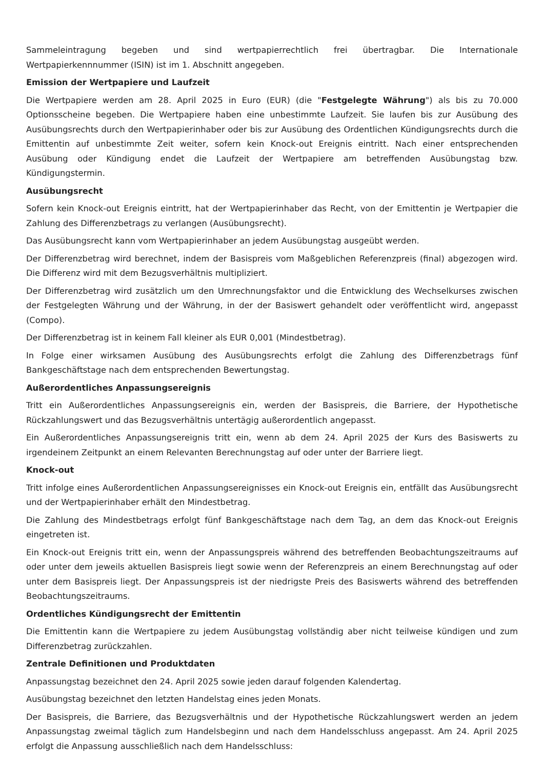Sammeleintragung begeben und sind wertpapierrechtlich frei übertragbar. Die Internationale Wertpapierkennnummer (ISIN) ist im 1. Abschnitt angegeben.
Emission der Wertpapiere und Laufzeit
Die Wertpapiere werden am 28. April 2025 in Euro (EUR) (die "Festgelegte Währung") als bis zu 70.000 Optionsscheine begeben. Die Wertpapiere haben eine unbestimmte Laufzeit. Sie laufen bis zur Ausübung des Ausübungsrechts durch den Wertpapierinhaber oder bis zur Ausübung des Ordentlichen Kündigungsrechts durch die Emittentin auf unbestimmte Zeit weiter, sofern kein Knock-out Ereignis eintritt. Nach einer entsprechenden Ausübung oder Kündigung endet die Laufzeit der Wertpapiere am betreffenden Ausübungstag bzw. Kündigungstermin.
Ausübungsrecht
Sofern kein Knock-out Ereignis eintritt, hat der Wertpapierinhaber das Recht, von der Emittentin je Wertpapier die Zahlung des Differenzbetrags zu verlangen (Ausübungsrecht).
Das Ausübungsrecht kann vom Wertpapierinhaber an jedem Ausübungstag ausgeübt werden.
Der Differenzbetrag wird berechnet, indem der Basispreis vom Maßgeblichen Referenzpreis (final) abgezogen wird. Die Differenz wird mit dem Bezugsverhältnis multipliziert.
Der Differenzbetrag wird zusätzlich um den Umrechnungsfaktor und die Entwicklung des Wechselkurses zwischen der Festgelegten Währung und der Währung, in der der Basiswert gehandelt oder veröffentlicht wird, angepasst (Compo).
Der Differenzbetrag ist in keinem Fall kleiner als EUR 0,001 (Mindestbetrag).
In Folge einer wirksamen Ausübung des Ausübungsrechts erfolgt die Zahlung des Differenzbetrags fünf Bankgeschäftstage nach dem entsprechenden Bewertungstag.
Außerordentliches Anpassungsereignis
Tritt ein Außerordentliches Anpassungsereignis ein, werden der Basispreis, die Barriere, der Hypothetische Rückzahlungswert und das Bezugsverhältnis untertägig außerordentlich angepasst.
Ein Außerordentliches Anpassungsereignis tritt ein, wenn ab dem 24. April 2025 der Kurs des Basiswerts zu irgendeinem Zeitpunkt an einem Relevanten Berechnungstag auf oder unter der Barriere liegt.
Knock-out
Tritt infolge eines Außerordentlichen Anpassungsereignisses ein Knock-out Ereignis ein, entfällt das Ausübungsrecht und der Wertpapierinhaber erhält den Mindestbetrag.
Die Zahlung des Mindestbetrags erfolgt fünf Bankgeschäftstage nach dem Tag, an dem das Knock-out Ereignis eingetreten ist.
Ein Knock-out Ereignis tritt ein, wenn der Anpassungspreis während des betreffenden Beobachtungszeitraums auf oder unter dem jeweils aktuellen Basispreis liegt sowie wenn der Referenzpreis an einem Berechnungstag auf oder unter dem Basispreis liegt. Der Anpassungspreis ist der niedrigste Preis des Basiswerts während des betreffenden Beobachtungszeitraums.
Ordentliches Kündigungsrecht der Emittentin
Die Emittentin kann die Wertpapiere zu jedem Ausübungstag vollständig aber nicht teilweise kündigen und zum Differenzbetrag zurückzahlen.
Zentrale Definitionen und Produktdaten
Anpassungstag bezeichnet den 24. April 2025 sowie jeden darauf folgenden Kalendertag.
Ausübungstag bezeichnet den letzten Handelstag eines jeden Monats.
Der Basispreis, die Barriere, das Bezugsverhältnis und der Hypothetische Rückzahlungswert werden an jedem Anpassungstag zweimal täglich zum Handelsbeginn und nach dem Handelsschluss angepasst. Am 24. April 2025 erfolgt die Anpassung ausschließlich nach dem Handelsschluss: